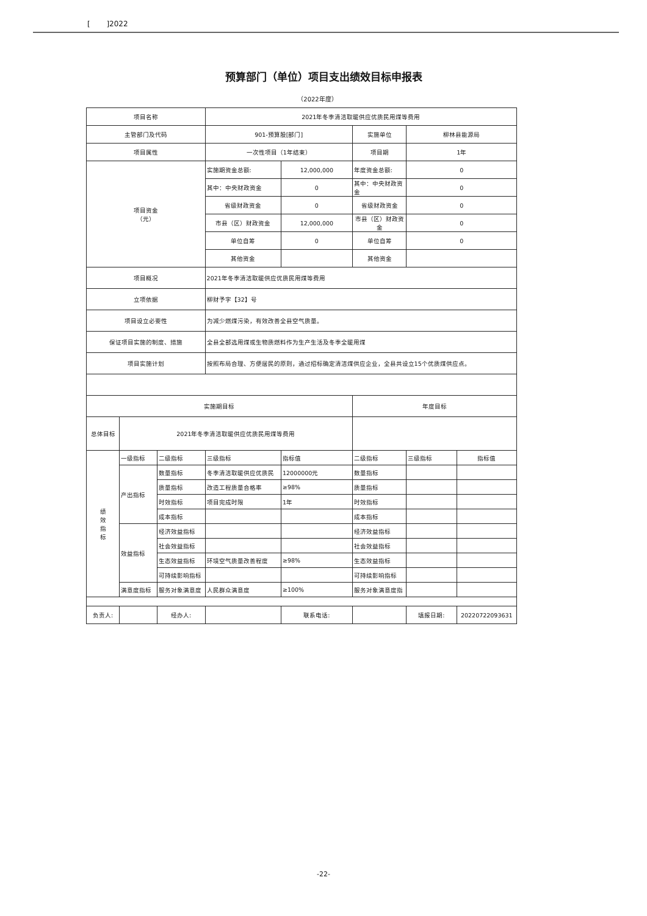[ ]2022
预算部门（单位）项目支出绩效目标申报表
（2022年度）
| 项目名称 | | | 2021年冬季清洁取暖供应优质民用煤等费用 | | | | |
| 主管部门及代码 | | | 901-预算股[部门] | | 实施单位 | 柳林县能源局 | |
| 项目属性 | | | 一次性项目（1年结束） | | 项目期 | 1年 | |
| 项目资金 （元） | | | 实施期资金总额: | 12,000,000 | 年度资金总额: | 0 | |
| | | | 其中：中央财政资金 | 0 | 其中：中央财政资金 | 0 | |
| | | | 省级财政资金 | 0 | 省级财政资金 | 0 | |
| | | | 市县（区）财政资金 | 12,000,000 | 市县（区）财政资金 | 0 | |
| | | | 单位自筹 | 0 | 单位自筹 | 0 | |
| | | | 其他资金 | | 其他资金 | | |
| 项目概况 | | | 2021年冬季清洁取暖供应优质民用煤等费用 | | | | |
| 立项依据 | | | 柳财予字【32】号 | | | | |
| 项目设立必要性 | | | 为减少燃煤污染，有效改善全县空气质量。 | | | | |
| 保证项目实施的制度、措施 | | | 全县全部选用煤或生物质燃料作为生产生活及冬季全暖用煤 | | | | |
| 项目实施计划 | | | 按照布局合理、方便居民的原则，通过招标确定清洁煤供应企业，全县共设立15个优质煤供应点。 | | | | |
| 实施期目标 | | | | | 年度目标 | | |
| 总体目标 | 2021年冬季清洁取暖供应优质民用煤等费用 | | | | | | |
| 绩 效 指 标 | 一级指标 | 二级指标 | 三级指标 | 指标值 | 二级指标 | 三级指标 | 指标值 |
| | 产出指标 | 数量指标 | 冬季清洁取暖供应优质民 | 12000000元 | 数量指标 | | |
| | | 质量指标 | 改造工程质量合格率 | ≥98% | 质量指标 | | |
| | | 时效指标 | 项目完成时限 | 1年 | 时效指标 | | |
| | | 成本指标 | | | 成本指标 | | |
| | 效益指标 | 经济效益指标 | | | 经济效益指标 | | |
| | | 社会效益指标 | | | 社会效益指标 | | |
| | | 生态效益指标 | 环境空气质量改善程度 | ≥98% | 生态效益指标 | | |
| | | 可持续影响指标 | | | 可持续影响指标 | | |
| | 满意度指标 | 服务对象满意度 | 人民群众满意度 | ≥100% | 服务对象满意度指 | | |
| 负责人: | | 经办人: | | 联系电话: | | 填报日期: | 20220722093631 |
-22-